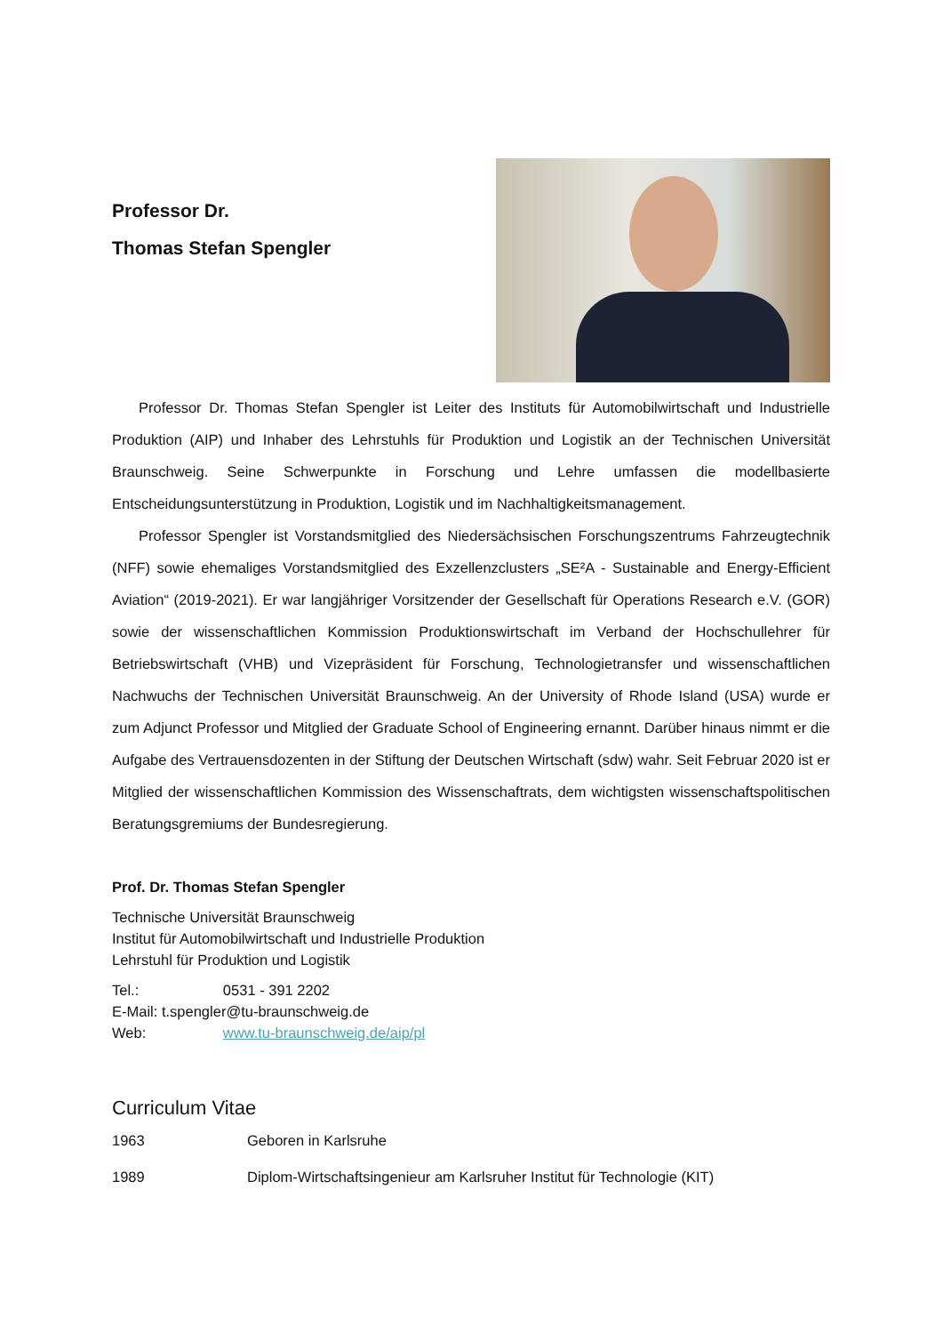Professor Dr.
Thomas Stefan Spengler
Professor Dr. Thomas Stefan Spengler ist Leiter des Instituts für Automobilwirtschaft und Industrielle Produktion (AIP) und Inhaber des Lehrstuhls für Produktion und Logistik an der Technischen Universität Braunschweig. Seine Schwerpunkte in Forschung und Lehre umfassen die modellbasierte Entscheidungsunterstützung in Produktion, Logistik und im Nachhaltigkeitsmanagement.
Professor Spengler ist Vorstandsmitglied des Niedersächsischen Forschungszentrums Fahrzeugtechnik (NFF) sowie ehemaliges Vorstandsmitglied des Exzellenzclusters „SE²A - Sustainable and Energy-Efficient Aviation“ (2019-2021). Er war langjähriger Vorsitzender der Gesellschaft für Operations Research e.V. (GOR) sowie der wissenschaftlichen Kommission Produktionswirtschaft im Verband der Hochschullehrer für Betriebswirtschaft (VHB) und Vizepräsident für Forschung, Technologietransfer und wissenschaftlichen Nachwuchs der Technischen Universität Braunschweig. An der University of Rhode Island (USA) wurde er zum Adjunct Professor und Mitglied der Graduate School of Engineering ernannt. Darüber hinaus nimmt er die Aufgabe des Vertrauensdozenten in der Stiftung der Deutschen Wirtschaft (sdw) wahr. Seit Februar 2020 ist er Mitglied der wissenschaftlichen Kommission des Wissenschaftrats, dem wichtigsten wissenschaftspolitischen Beratungsgremiums der Bundesregierung.
Prof. Dr. Thomas Stefan Spengler
Technische Universität Braunschweig
Institut für Automobilwirtschaft und Industrielle Produktion
Lehrstuhl für Produktion und Logistik
Tel.: 0531 - 391 2202
E-Mail: t.spengler@tu-braunschweig.de
Web: www.tu-braunschweig.de/aip/pl
Curriculum Vitae
| 1963 | Geboren in Karlsruhe |
| 1989 | Diplom-Wirtschaftsingenieur am Karlsruher Institut für Technologie (KIT) |